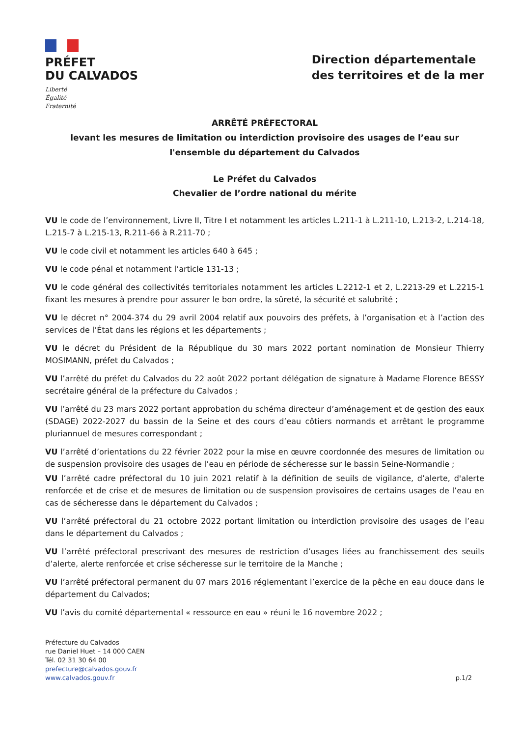PRÉFET
DU CALVADOS
Liberté
Égalité
Fraternité
Direction départementale
des territoires et de la mer
ARRÊTÉ PRÉFECTORAL
levant les mesures de limitation ou interdiction provisoire des usages de l’eau sur l'ensemble du département du Calvados
Le Préfet du Calvados
Chevalier de l’ordre national du mérite
VU le code de l’environnement, Livre II, Titre I et notamment les articles L.211-1 à L.211-10, L.213-2, L.214-18, L.215-7 à L.215-13, R.211-66 à R.211-70 ;
VU le code civil et notamment les articles 640 à 645 ;
VU le code pénal et notamment l’article 131-13 ;
VU le code général des collectivités territoriales notamment les articles L.2212-1 et 2, L.2213-29 et L.2215-1 fixant les mesures à prendre pour assurer le bon ordre, la sûreté, la sécurité et salubrité ;
VU le décret n° 2004-374 du 29 avril 2004 relatif aux pouvoirs des préfets, à l’organisation et à l’action des services de l’État dans les régions et les départements ;
VU le décret du Président de la République du 30 mars 2022 portant nomination de Monsieur Thierry MOSIMANN, préfet du Calvados ;
VU l’arrêté du préfet du Calvados du 22 août 2022 portant délégation de signature à Madame Florence BESSY secrétaire général de la préfecture du Calvados ;
VU l’arrêté du 23 mars 2022 portant approbation du schéma directeur d’aménagement et de gestion des eaux (SDAGE) 2022-2027 du bassin de la Seine et des cours d’eau côtiers normands et arrêtant le programme pluriannuel de mesures correspondant ;
VU l’arrêté d’orientations du 22 février 2022 pour la mise en œuvre coordonnée des mesures de limitation ou de suspension provisoire des usages de l’eau en période de sécheresse sur le bassin Seine-Normandie ;
VU l’arrêté cadre préfectoral du 10 juin 2021 relatif à la définition de seuils de vigilance, d’alerte, d'alerte renforcée et de crise et de mesures de limitation ou de suspension provisoires de certains usages de l’eau en cas de sécheresse dans le département du Calvados ;
VU l’arrêté préfectoral du 21 octobre 2022 portant limitation ou interdiction provisoire des usages de l’eau dans le département du Calvados ;
VU l’arrêté préfectoral prescrivant des mesures de restriction d’usages liées au franchissement des seuils d’alerte, alerte renforcée et crise sécheresse sur le territoire de la Manche ;
VU l’arrêté préfectoral permanent du 07 mars 2016 réglementant l’exercice de la pêche en eau douce dans le département du Calvados;
VU l’avis du comité départemental « ressource en eau » réuni le 16 novembre 2022 ;
Préfecture du Calvados
rue Daniel Huet – 14 000 CAEN
Tél. 02 31 30 64 00
prefecture@calvados.gouv.fr
www.calvados.gouv.fr
p.1/2